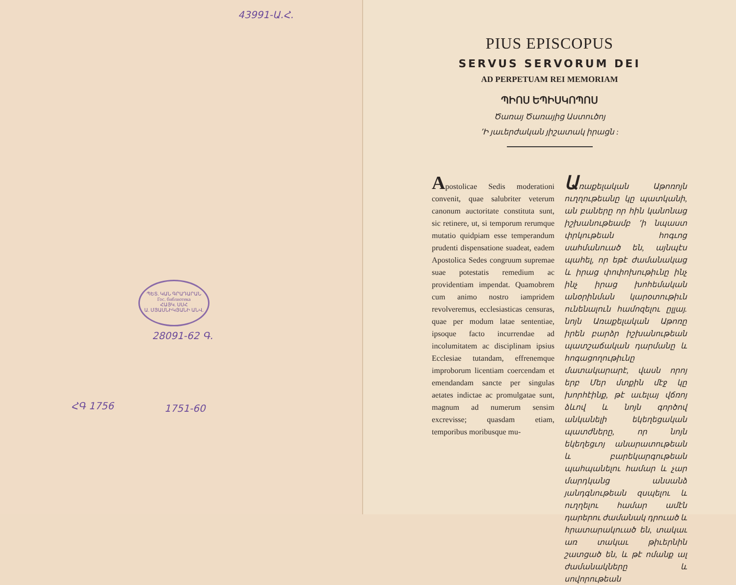43991-Ա.Հ.
ՊԵՏ. ԿԱՆ ԳՐԱԴԱՐԱՆ
Гос. библиотека
ՀԱՅԿ. ՍՍՀ
Ա. ՄՅԱՍՆԻԿՅԱՆԻ ԱՆՎ.
28091-62 Գ.
ՀԳ 1756 1751-60
PIUS EPISCOPUS
SERVUS SERVORUM DEI
AD PERPETUAM REI MEMORIAM
ՊԻՈՍ ԵՊԻՍԿՈՊՈՍ
Ծառայ Ծառայից Աստուծոյ
՚Ի յաւերժական յիշատակ իրացն :
Apostolicae Sedis moderationi convenit, quae salubriter veterum canonum auctoritate constituta sunt, sic retinere, ut, si temporum rerumque mutatio quidpiam esse temperandum prudenti dispensatione suadeat, eadem Apostolica Sedes congruum supremae suae potestatis remedium ac providentiam impendat. Quamobrem cum animo nostro iampridem revolveremus, ecclesiasticas censuras, quae per modum latae sententiae, ipsoque facto incurrendae ad incolumitatem ac disciplinam ipsius Ecclesiae tutandam, effrenemque improborum licentiam coercendam et emendandam sancte per singulas aetates indictae ac promulgatae sunt, magnum ad numerum sensim excrevisse; quasdam etiam, temporibus moribusque mu-
Առաքելական Աթոռոյն ուղղութեանը կը պատկանի, ան բաները որ հին կանոնաց իշխանութեամբ ՚ի նպաստ փրկութեան հոգւոց սահմանուած են, այնպէս պահել, որ եթէ ժամանակաց և իրաց փոփոխութիւնը ինչ ինչ իրաց խոհեմական անօրինման կարօտութիւն ունենալուն համոզելու ըլլայ. նոյն Առաքելական Աթոռը իրեն բարձր իշխանութեան պատշաճական դարմանը և հոգացողութիւնը մատակարարէ, վասն որոյ երբ Մեր մտքին մէջ կը խորհէինք, թէ աւելայ վճռոյ ձևով և նոյն գործով անկանելի եկեղեցական պատժները, որ նոյն եկեղեցւոյ անարատութեան և բարեկարգութեան պահպանելու համար և չար մարդկանց անսանձ յանդգնութեան զսպելու և ուղղելու համար ամէն դարերու ժամանակ դրուած և հրատարակուած են, տակաւ առ տակաւ թիւերնին շատցած են, և թէ ոմանք ալ ժամանակները և սովորութեան